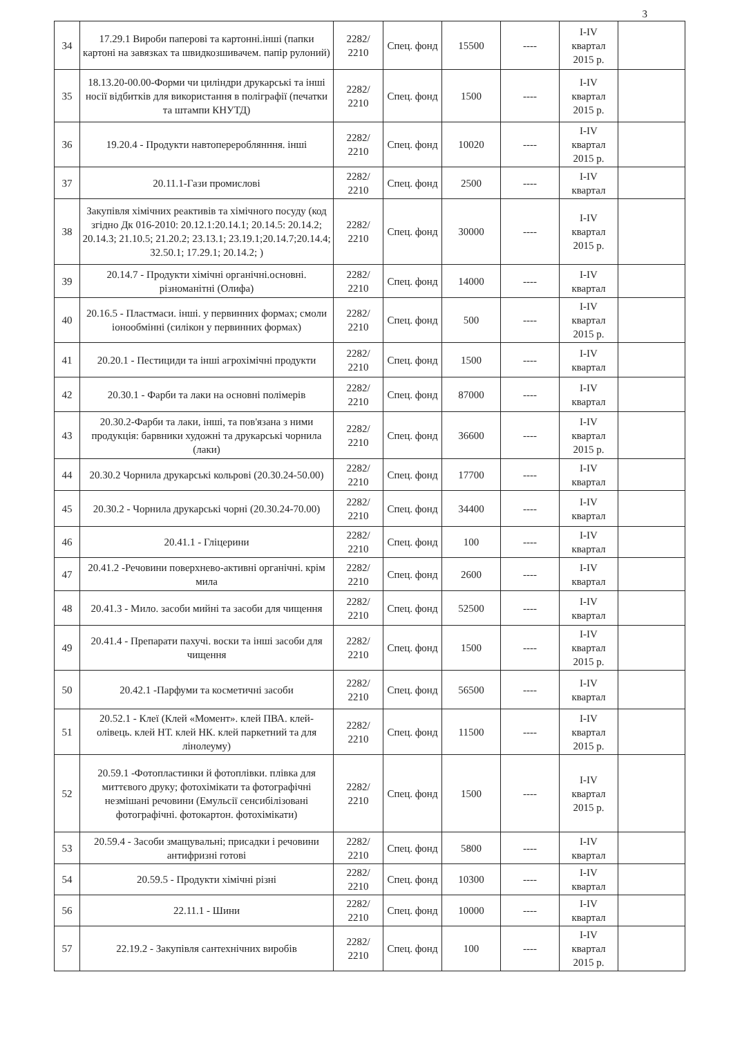3
| 34 | 17.29.1 Вироби паперові та картонні.інші (папки картоні на завязках та швидкозшивачем. папір рулоний) | 2282/ 2210 | Спец. фонд | 15500 | ---- | I-IV квартал 2015 р. | |
| 35 | 18.13.20-00.00-Форми чи циліндри друкарські та інші носії відбитків для використання в поліграфії (печатки та штампи КНУТД) | 2282/ 2210 | Спец. фонд | 1500 | ---- | I-IV квартал 2015 р. | |
| 36 | 19.20.4 - Продукти навтоперероблянння. інші | 2282/ 2210 | Спец. фонд | 10020 | ---- | I-IV квартал 2015 р. | |
| 37 | 20.11.1-Гази промислові | 2282/ 2210 | Спец. фонд | 2500 | ---- | I-IV квартал | |
| 38 | Закупівля хімічних реактивів та хімічного посуду (код згідно Дк 016-2010: 20.12.1:20.14.1; 20.14.5: 20.14.2; 20.14.3; 21.10.5; 21.20.2; 23.13.1; 23.19.1;20.14.7;20.14.4; 32.50.1; 17.29.1; 20.14.2; ) | 2282/ 2210 | Спец. фонд | 30000 | ---- | I-IV квартал 2015 р. | |
| 39 | 20.14.7 - Продукти хімічні органічні.основні. різноманітні (Олифа) | 2282/ 2210 | Спец. фонд | 14000 | ---- | I-IV квартал | |
| 40 | 20.16.5 - Пластмаси. інші. у первинних формах; смоли іонообмінні (силікон у первинних формах) | 2282/ 2210 | Спец. фонд | 500 | ---- | I-IV квартал 2015 р. | |
| 41 | 20.20.1 - Пестициди та інші агрохімічні продукти | 2282/ 2210 | Спец. фонд | 1500 | ---- | I-IV квартал | |
| 42 | 20.30.1 - Фарби та лаки на основні полімерів | 2282/ 2210 | Спец. фонд | 87000 | ---- | I-IV квартал | |
| 43 | 20.30.2-Фарби та лаки, інші, та пов'язана з ними продукція: барвники художні та друкарські чорнила (лаки) | 2282/ 2210 | Спец. фонд | 36600 | ---- | I-IV квартал 2015 р. | |
| 44 | 20.30.2 Чорнила друкарські кольрові (20.30.24-50.00) | 2282/ 2210 | Спец. фонд | 17700 | ---- | I-IV квартал | |
| 45 | 20.30.2 - Чорнила друкарські чорні (20.30.24-70.00) | 2282/ 2210 | Спец. фонд | 34400 | ---- | I-IV квартал | |
| 46 | 20.41.1 - Гліцерини | 2282/ 2210 | Спец. фонд | 100 | ---- | I-IV квартал | |
| 47 | 20.41.2 -Речовини поверхнево-активні органічні. крім мила | 2282/ 2210 | Спец. фонд | 2600 | ---- | I-IV квартал | |
| 48 | 20.41.3 - Мило. засоби мийні та засоби для чищення | 2282/ 2210 | Спец. фонд | 52500 | ---- | I-IV квартал | |
| 49 | 20.41.4 - Препарати пахучі. воски та інші засоби для чищення | 2282/ 2210 | Спец. фонд | 1500 | ---- | I-IV квартал 2015 р. | |
| 50 | 20.42.1 -Парфуми та косметичні засоби | 2282/ 2210 | Спец. фонд | 56500 | ---- | I-IV квартал | |
| 51 | 20.52.1 - Клеї (Клей «Момент». клей ПВА. клей-олівець. клей НТ. клей НК. клей паркетний та для лінолеуму) | 2282/ 2210 | Спец. фонд | 11500 | ---- | I-IV квартал 2015 р. | |
| 52 | 20.59.1 -Фотопластинки й фотоплівки. плівка для миттєвого друку; фотохімікати та фотографічні незмішані речовини (Емульсії сенсибілізовані фотографічні. фотокартон. фотохімікати) | 2282/ 2210 | Спец. фонд | 1500 | ---- | I-IV квартал 2015 р. | |
| 53 | 20.59.4 - Засоби змащувальні; присадки і речовини антифризні готові | 2282/ 2210 | Спец. фонд | 5800 | ---- | I-IV квартал | |
| 54 | 20.59.5 - Продукти хімічні різні | 2282/ 2210 | Спец. фонд | 10300 | ---- | I-IV квартал | |
| 56 | 22.11.1 - Шини | 2282/ 2210 | Спец. фонд | 10000 | ---- | I-IV квартал | |
| 57 | 22.19.2 - Закупівля сантехнічних виробів | 2282/ 2210 | Спец. фонд | 100 | ---- | I-IV квартал 2015 р. | |